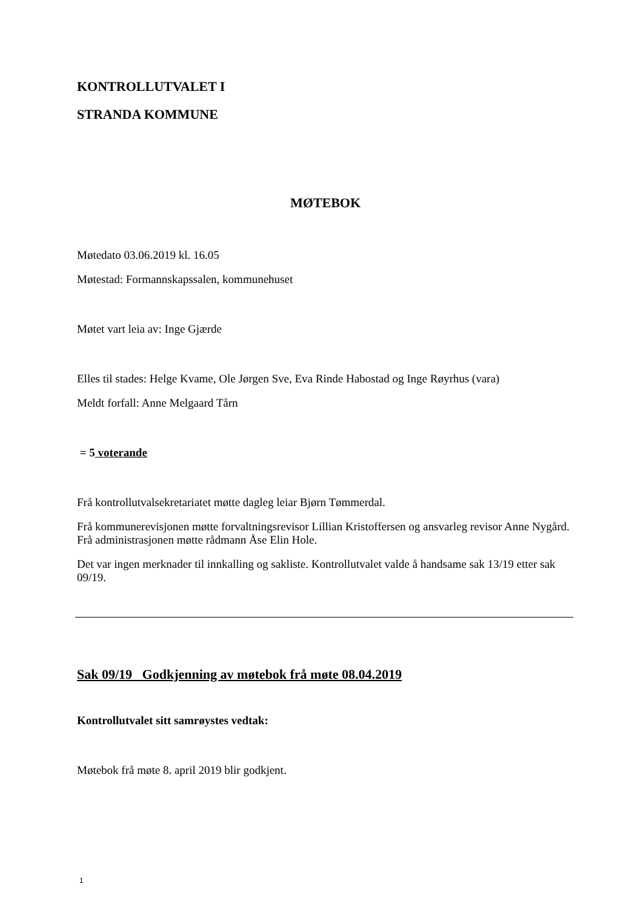KONTROLLUTVALET I
STRANDA KOMMUNE
MØTEBOK
Møtedato 03.06.2019 kl. 16.05
Møtestad: Formannskapssalen, kommunehuset
Møtet vart leia av: Inge Gjærde
Elles til stades: Helge Kvame, Ole Jørgen Sve, Eva Rinde Habostad og Inge Røyrhus (vara)
Meldt forfall: Anne Melgaard Tårn
= 5 voterande
Frå kontrollutvalsekretariatet møtte dagleg leiar Bjørn Tømmerdal.
Frå kommunerevisjonen møtte forvaltningsrevisor Lillian Kristoffersen og ansvarleg revisor Anne Nygård. Frå administrasjonen møtte rådmann Åse Elin Hole.
Det var ingen merknader til innkalling og sakliste. Kontrollutvalet valde å handsame sak 13/19 etter sak 09/19.
Sak 09/19 Godkjenning av møtebok frå møte 08.04.2019
Kontrollutvalet sitt samrøystes vedtak:
Møtebok frå møte 8. april 2019 blir godkjent.
1